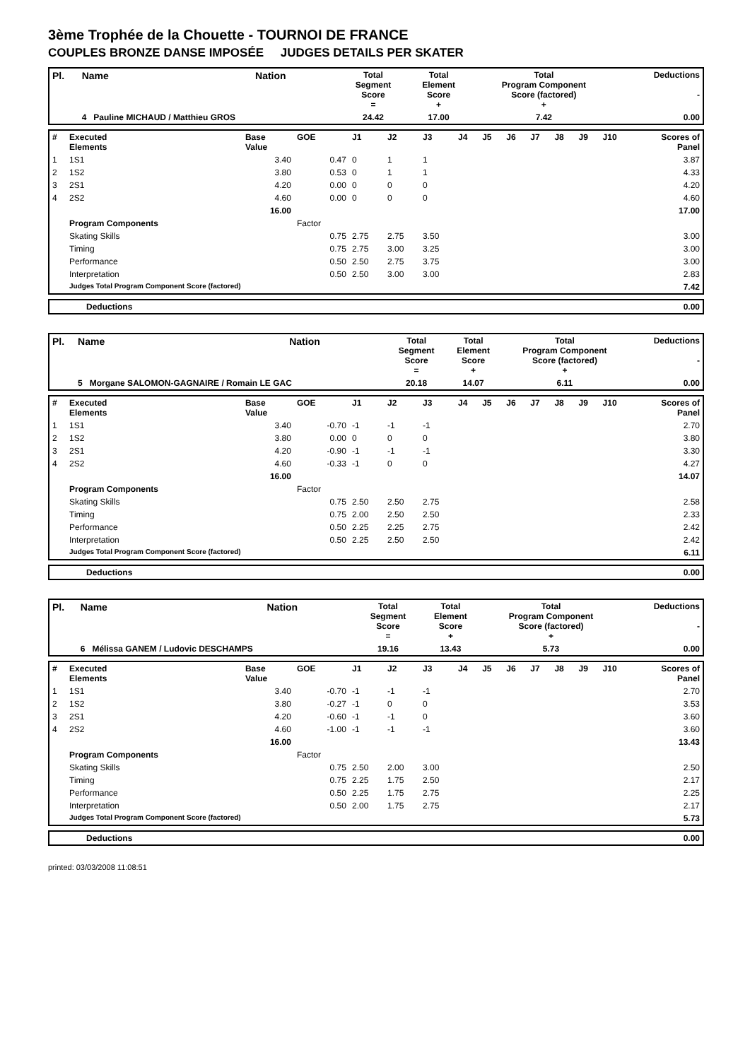3ème Trophée de la Chouette - TOURNOI DE FRANCE
COUPLES BRONZE DANSE IMPOSÉE JUDGES DETAILS PER SKATER
| Pl. | Name | Nation | Total Segment Score = | Total Element Score + | Total Program Component Score (factored) + | Deductions - |
| --- | --- | --- | --- | --- | --- | --- |
| | 4 Pauline MICHAUD / Matthieu GROS | | 24.42 | 17.00 | 7.42 | 0.00 |
| # | Executed Elements | Base Value | GOE | J1 | J2 | J3 | J4 | J5 | J6 | J7 | J8 | J9 | J10 | Scores of Panel |
| 1 | 1S1 | 3.40 | 0.47 | 0 | 1 | 1 | | | | | | | | 3.87 |
| 2 | 1S2 | 3.80 | 0.53 | 0 | 1 | 1 | | | | | | | | 4.33 |
| 3 | 2S1 | 4.20 | 0.00 | 0 | 0 | 0 | | | | | | | | 4.20 |
| 4 | 2S2 | 4.60 | 0.00 | 0 | 0 | 0 | | | | | | | | 4.60 |
| | | 16.00 | | | | | | | | | | | | 17.00 |
| | Program Components | | Factor | | | | | | | | | | | |
| | Skating Skills | | 0.75 | 2.75 | 2.75 | 3.50 | | | | | | | | 3.00 |
| | Timing | | 0.75 | 2.75 | 3.00 | 3.25 | | | | | | | | 3.00 |
| | Performance | | 0.50 | 2.50 | 2.75 | 3.75 | | | | | | | | 3.00 |
| | Interpretation | | 0.50 | 2.50 | 3.00 | 3.00 | | | | | | | | 2.83 |
| | Judges Total Program Component Score (factored) | | | | | | | | | | | | | 7.42 |
| | Deductions | 0.00 |
| Pl. | Name | Nation | Total Segment Score = | Total Element Score + | Total Program Component Score (factored) + | Deductions - |
| --- | --- | --- | --- | --- | --- | --- |
| | 5 Morgane SALOMON-GAGNAIRE / Romain LE GAC | | 20.18 | 14.07 | 6.11 | 0.00 |
| # | Executed Elements | Base Value | GOE | J1 | J2 | J3 | J4 | J5 | J6 | J7 | J8 | J9 | J10 | Scores of Panel |
| 1 | 1S1 | 3.40 | -0.70 | -1 | -1 | -1 | | | | | | | | 2.70 |
| 2 | 1S2 | 3.80 | 0.00 | 0 | 0 | 0 | | | | | | | | 3.80 |
| 3 | 2S1 | 4.20 | -0.90 | -1 | -1 | -1 | | | | | | | | 3.30 |
| 4 | 2S2 | 4.60 | -0.33 | -1 | 0 | 0 | | | | | | | | 4.27 |
| | | 16.00 | | | | | | | | | | | | 14.07 |
| | Program Components | | Factor | | | | | | | | | | | |
| | Skating Skills | | 0.75 | 2.50 | 2.50 | 2.75 | | | | | | | | 2.58 |
| | Timing | | 0.75 | 2.00 | 2.50 | 2.50 | | | | | | | | 2.33 |
| | Performance | | 0.50 | 2.25 | 2.25 | 2.75 | | | | | | | | 2.42 |
| | Interpretation | | 0.50 | 2.25 | 2.50 | 2.50 | | | | | | | | 2.42 |
| | Judges Total Program Component Score (factored) | | | | | | | | | | | | | 6.11 |
| | Deductions | 0.00 |
| Pl. | Name | Nation | Total Segment Score = | Total Element Score + | Total Program Component Score (factored) + | Deductions - |
| --- | --- | --- | --- | --- | --- | --- |
| | 6 Mélissa GANEM / Ludovic DESCHAMPS | | 19.16 | 13.43 | 5.73 | 0.00 |
| # | Executed Elements | Base Value | GOE | J1 | J2 | J3 | J4 | J5 | J6 | J7 | J8 | J9 | J10 | Scores of Panel |
| 1 | 1S1 | 3.40 | -0.70 | -1 | -1 | -1 | | | | | | | | 2.70 |
| 2 | 1S2 | 3.80 | -0.27 | -1 | 0 | 0 | | | | | | | | 3.53 |
| 3 | 2S1 | 4.20 | -0.60 | -1 | -1 | 0 | | | | | | | | 3.60 |
| 4 | 2S2 | 4.60 | -1.00 | -1 | -1 | -1 | | | | | | | | 3.60 |
| | | 16.00 | | | | | | | | | | | | 13.43 |
| | Program Components | | Factor | | | | | | | | | | | |
| | Skating Skills | | 0.75 | 2.50 | 2.00 | 3.00 | | | | | | | | 2.50 |
| | Timing | | 0.75 | 2.25 | 1.75 | 2.50 | | | | | | | | 2.17 |
| | Performance | | 0.50 | 2.25 | 1.75 | 2.75 | | | | | | | | 2.25 |
| | Interpretation | | 0.50 | 2.00 | 1.75 | 2.75 | | | | | | | | 2.17 |
| | Judges Total Program Component Score (factored) | | | | | | | | | | | | | 5.73 |
| | Deductions | 0.00 |
printed: 03/03/2008 11:08:51